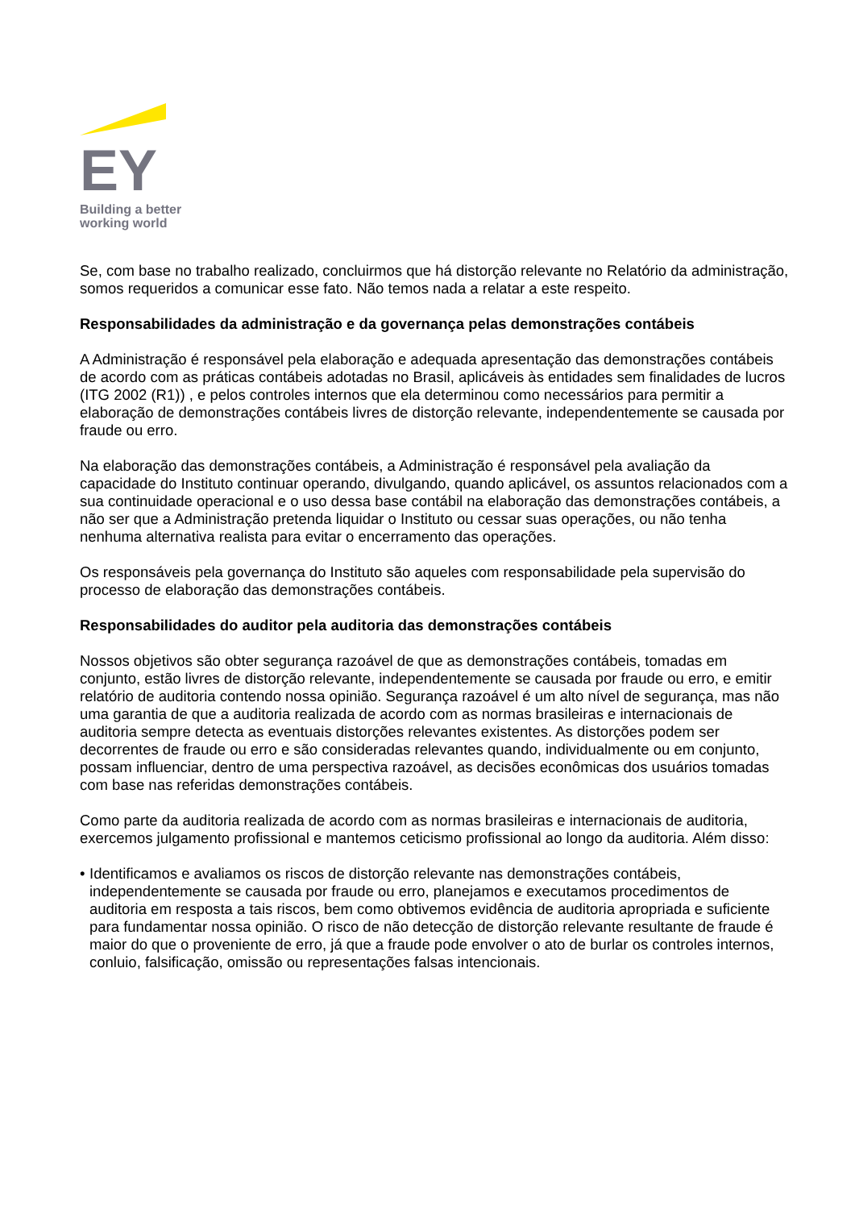EY
Building a better
working world
Se, com base no trabalho realizado, concluirmos que há distorção relevante no Relatório da administração, somos requeridos a comunicar esse fato. Não temos nada a relatar a este respeito.
Responsabilidades da administração e da governança pelas demonstrações contábeis
A Administração é responsável pela elaboração e adequada apresentação das demonstrações contábeis de acordo com as práticas contábeis adotadas no Brasil, aplicáveis às entidades sem finalidades de lucros (ITG 2002 (R1)) , e pelos controles internos que ela determinou como necessários para permitir a elaboração de demonstrações contábeis livres de distorção relevante, independentemente se causada por fraude ou erro.
Na elaboração das demonstrações contábeis, a Administração é responsável pela avaliação da capacidade do Instituto continuar operando, divulgando, quando aplicável, os assuntos relacionados com a sua continuidade operacional e o uso dessa base contábil na elaboração das demonstrações contábeis, a não ser que a Administração pretenda liquidar o Instituto ou cessar suas operações, ou não tenha nenhuma alternativa realista para evitar o encerramento das operações.
Os responsáveis pela governança do Instituto são aqueles com responsabilidade pela supervisão do processo de elaboração das demonstrações contábeis.
Responsabilidades do auditor pela auditoria das demonstrações contábeis
Nossos objetivos são obter segurança razoável de que as demonstrações contábeis, tomadas em conjunto, estão livres de distorção relevante, independentemente se causada por fraude ou erro, e emitir relatório de auditoria contendo nossa opinião. Segurança razoável é um alto nível de segurança, mas não uma garantia de que a auditoria realizada de acordo com as normas brasileiras e internacionais de auditoria sempre detecta as eventuais distorções relevantes existentes. As distorções podem ser decorrentes de fraude ou erro e são consideradas relevantes quando, individualmente ou em conjunto, possam influenciar, dentro de uma perspectiva razoável, as decisões econômicas dos usuários tomadas com base nas referidas demonstrações contábeis.
Como parte da auditoria realizada de acordo com as normas brasileiras e internacionais de auditoria, exercemos julgamento profissional e mantemos ceticismo profissional ao longo da auditoria. Além disso:
• Identificamos e avaliamos os riscos de distorção relevante nas demonstrações contábeis, independentemente se causada por fraude ou erro, planejamos e executamos procedimentos de auditoria em resposta a tais riscos, bem como obtivemos evidência de auditoria apropriada e suficiente para fundamentar nossa opinião. O risco de não detecção de distorção relevante resultante de fraude é maior do que o proveniente de erro, já que a fraude pode envolver o ato de burlar os controles internos, conluio, falsificação, omissão ou representações falsas intencionais.